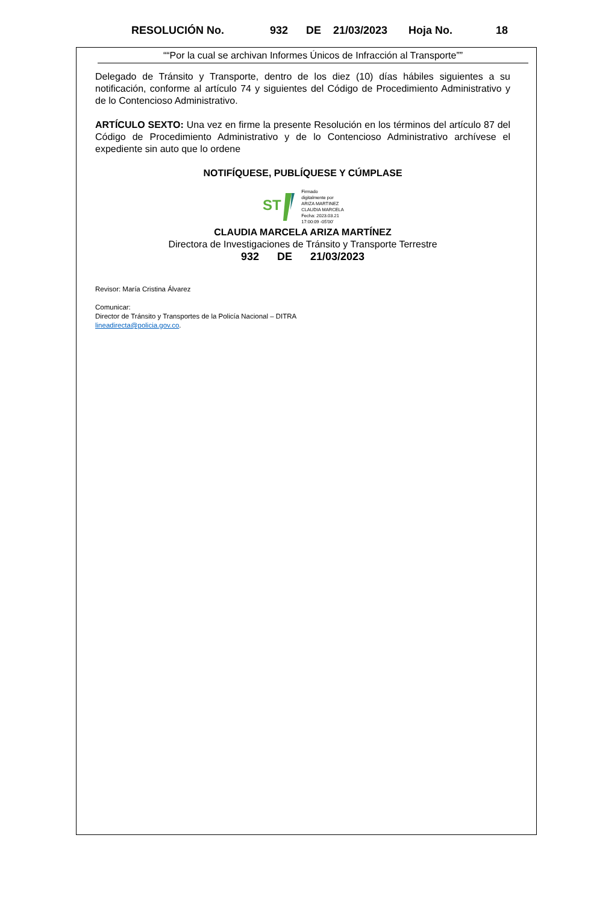RESOLUCIÓN No. 932 DE 21/03/2023 Hoja No. 18
““Por la cual se archivan Informes Únicos de Infracción al Transporte””
Delegado de Tránsito y Transporte, dentro de los diez (10) días hábiles siguientes a su notificación, conforme al artículo 74 y siguientes del Código de Procedimiento Administrativo y de lo Contencioso Administrativo.
ARTÍCULO SEXTO: Una vez en firme la presente Resolución en los términos del artículo 87 del Código de Procedimiento Administrativo y de lo Contencioso Administrativo archívese el expediente sin auto que lo ordene
NOTIFÍQUESE, PUBLÍQUESE Y CÚMPLASE
ST
Firmado
digitalmente por
ARIZA MARTINEZ
CLAUDIA MARCELA
Fecha: 2023.03.21
17:00:09 -05'00'
CLAUDIA MARCELA ARIZA MARTÍNEZ
Directora de Investigaciones de Tránsito y Transporte Terrestre
932 DE 21/03/2023
Revisor: María Cristina Álvarez
Comunicar:
Director de Tránsito y Transportes de la Policía Nacional – DITRA
lineadirecta@policia.gov.co.